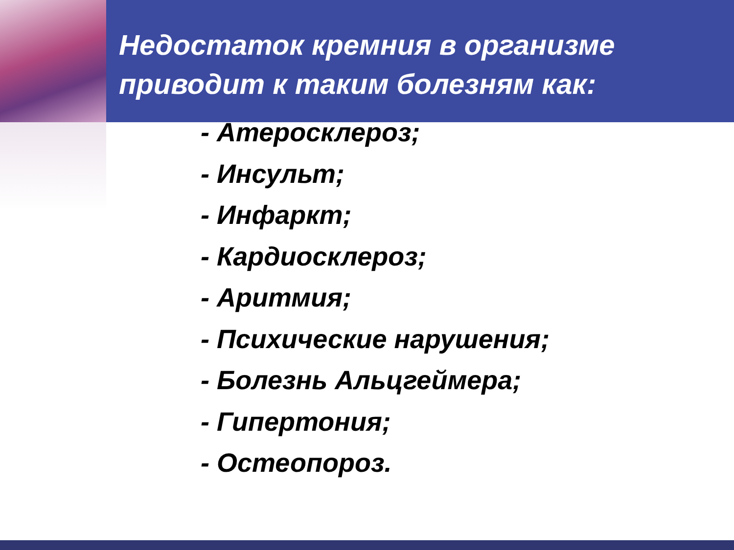Недостаток кремния в организме приводит к таким болезням как:
- Атеросклероз;
- Инсульт;
- Инфаркт;
- Кардиосклероз;
- Аритмия;
- Психические нарушения;
- Болезнь Альцгеймера;
- Гипертония;
- Остеопороз.